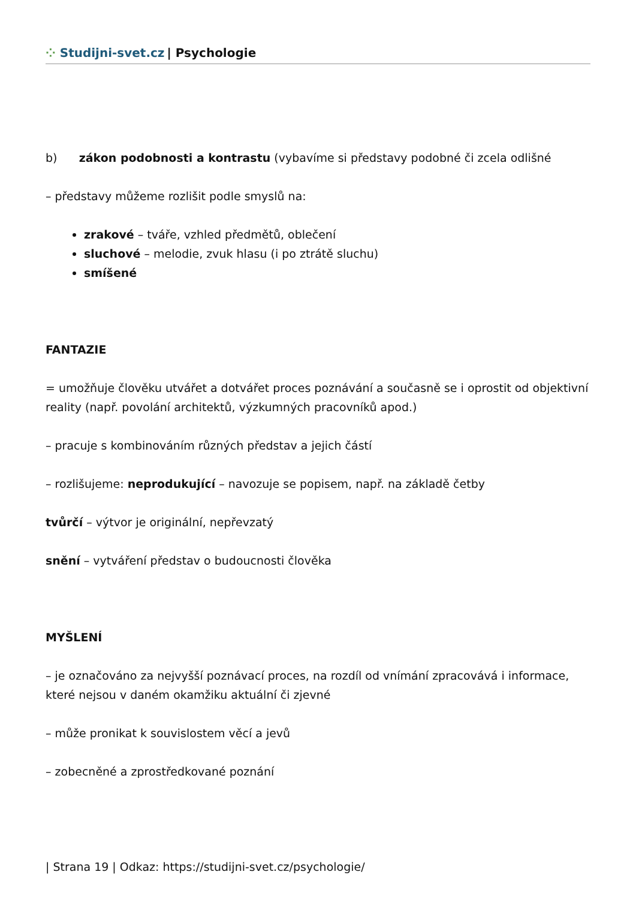⁘ Studijni-svet.cz | Psychologie
b) zákon podobnosti a kontrastu (vybavíme si představy podobné či zcela odlišné
– představy můžeme rozlišit podle smyslů na:
zrakové – tváře, vzhled předmětů, oblečení
sluchové – melodie, zvuk hlasu (i po ztrátě sluchu)
smíšené
FANTAZIE
= umožňuje člověku utvářet a dotvářet proces poznávání a současně se i oprostit od objektivní reality (např. povolání architektů, výzkumných pracovníků apod.)
– pracuje s kombinováním různých představ a jejich částí
– rozlišujeme: neprodukující – navozuje se popisem, např. na základě četby
tvůrčí – výtvor je originální, nepřevzatý
snění – vytváření představ o budoucnosti člověka
MYŠLENÍ
– je označováno za nejvyšší poznávací proces, na rozdíl od vnímání zpracovává i informace, které nejsou v daném okamžiku aktuální či zjevné
– může pronikat k souvislostem věcí a jevů
– zobecněné a zprostředkované poznání
| Strana 19 | Odkaz: https://studijni-svet.cz/psychologie/